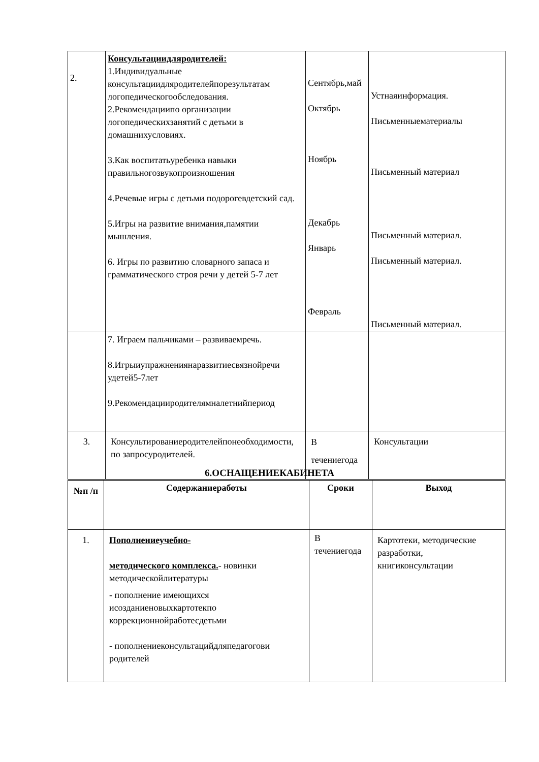| 2. | Консультациидляродителей: 1.Индивидуальные консультациидляродителейпорезультатам логопедическогообследования. 2.Рекомендациипо организации логопедическихзанятий с детьми в домашнихусловиях. 3.Как воспитатьуребенка навыки правильногозвукопроизношения 4.Речевые игры с детьми подорогевдетский сад. 5.Игры на развитие внимания,памятии мышления. 6. Игры по развитию словарного запаса и грамматического строя речи у детей 5-7 лет | Сентябрь,май Октябрь Ноябрь Декабрь Январь Февраль | Устнаяинформация. Письменныематериалы Письменный материал Письменный материал. Письменный материал. Письменный материал. |
| | 7. Играем пальчиками – развиваемречь. 8.Игрыиупражнениянаразвитиесвязнойречи удетей5-7лет 9.Рекомендацииродителямналетнийпериод | | |
| 3. | Консультированиеродителейпонеобходимости, по запросуродителей. | В течениегода | Консультации |
6.ОСНАЩЕНИЕКАБИНЕТА
| №п /п | Содержаниеработы | Сроки | Выход |
| --- | --- | --- | --- |
| 1. | Пополнениеучебно- методического комплекса. - новинки методическойлитературы - пополнение имеющихся исозданиеновыхкартотекпо коррекционнойработесдетьми - пополнениеконсультацийдляпедагогови родителей | В течениегода | Картотеки, методические разработки, книгиконсультации |